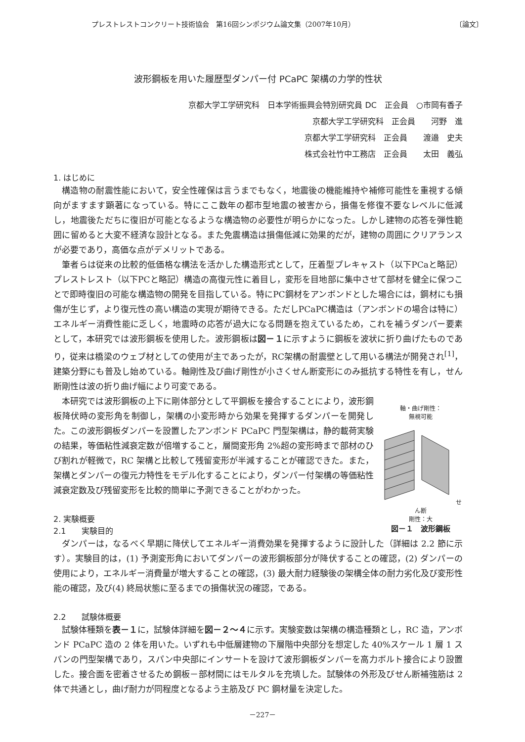プレストレストコンクリート技術協会　第16回シンポジウム論文集（2007年10月） 〔論文〕
波形鋼板を用いた履歴型ダンパー付 PCaPC 架構の力学的性状
京都大学工学研究科　日本学術振興会特別研究員 DC　正会員　○市岡有香子
京都大学工学研究科　正会員　　河野　進
京都大学工学研究科　正会員　　渡邉　史夫
株式会社竹中工務店　正会員　　太田　義弘
1. はじめに
構造物の耐震性能において，安全性確保は言うまでもなく，地震後の機能維持や補修可能性を重視する傾向がますます顕著になっている。特にここ数年の都市型地震の被害から，損傷を修復不要なレベルに低減し，地震後ただちに復旧が可能となるような構造物の必要性が明らかになった。しかし建物の応答を弾性範囲に留めると大変不経済な設計となる。また免震構造は損傷低減に効果的だが，建物の周囲にクリアランスが必要であり，高価な点がデメリットである。
筆者らは従来の比較的低価格な構法を活かした構造形式として，圧着型プレキャスト（以下PCaと略記）プレストレスト（以下PCと略記）構造の高復元性に着目し，変形を目地部に集中させて部材を健全に保つことで即時復旧の可能な構造物の開発を目指している。特にPC鋼材をアンボンドとした場合には，鋼材にも損傷が生じず，より復元性の高い構造の実現が期待できる。ただしPCaPC構造は（アンボンドの場合は特に）エネルギー消費性能に乏しく，地震時の応答が過大になる問題を抱えているため，これを補うダンパー要素として，本研究では波形鋼板を使用した。波形鋼板は図－１に示すように鋼板を波状に折り曲げたものであり，従来は橋梁のウェブ材としての使用が主であったが，RC架構の耐震壁として用いる構法が開発され<sup>[1]</sup>，建築分野にも普及し始めている。軸剛性及び曲げ剛性が小さくせん断変形にのみ抵抗する特性を有し，せん断剛性は波の折り曲げ幅により可変である。
軸・曲げ剛性：
無視可能 せん断
剛性：大
図－１　波形鋼板
本研究では波形鋼板の上下に剛体部分として平鋼板を接合することにより，波形鋼板降伏時の変形角を制御し，架構の小変形時から効果を発揮するダンパーを開発した。この波形鋼板ダンパーを設置したアンボンド PCaPC 門型架構は，静的載荷実験の結果，等価粘性減衰定数が倍増すること，層間変形角 2%超の変形時まで部材のひび割れが軽微で，RC 架構と比較して残留変形が半減することが確認できた。また，架構とダンパーの復元力特性をモデル化することにより，ダンパー付架構の等価粘性減衰定数及び残留変形を比較的簡単に予測できることがわかった。
2. 実験概要
2.1　　実験目的
ダンパーは，なるべく早期に降伏してエネルギー消費効果を発揮するように設計した（詳細は 2.2 節に示す）。実験目的は，(1) 予測変形角においてダンパーの波形鋼板部分が降伏することの確認，(2) ダンパーの使用により，エネルギー消費量が増大することの確認，(3) 最大耐力経験後の架構全体の耐力劣化及び変形性能の確認，及び(4) 終局状態に至るまでの損傷状況の確認，である。
2.2　　試験体概要
試験体種類を表－１に，試験体詳細を図－２～４に示す。実験変数は架構の構造種類とし，RC 造，アンボンド PCaPC 造の 2 体を用いた。いずれも中低層建物の下層階中央部分を想定した 40%スケール 1 層 1 スパンの門型架構であり，スパン中央部にインサートを設けて波形鋼板ダンパーを高力ボルト接合により設置した。接合面を密着させるため鋼板－部材間にはモルタルを充填した。試験体の外形及びせん断補強筋は 2 体で共通とし，曲げ耐力が同程度となるよう主筋及び PC 鋼材量を決定した。
－227－